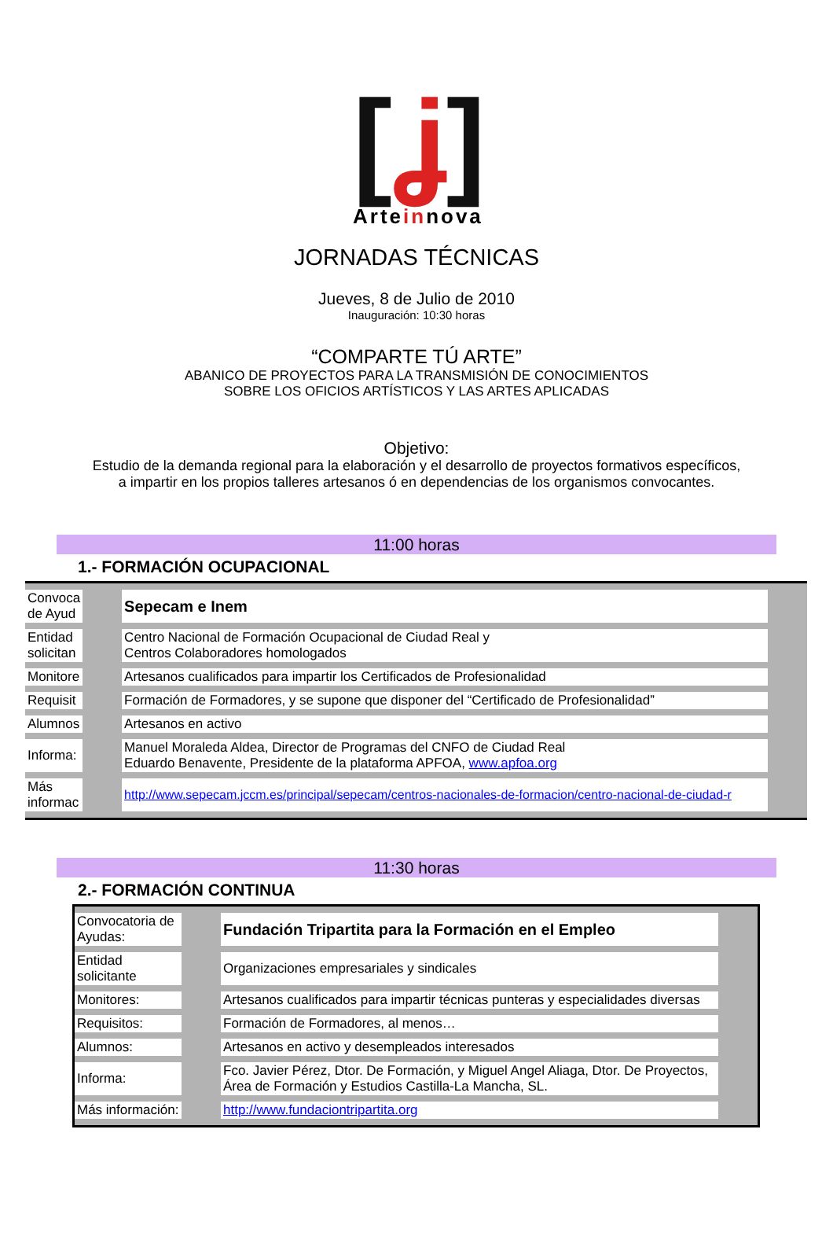[ʝ]
Arteinnova
JORNADAS TÉCNICAS
Jueves, 8 de Julio de 2010
Inauguración: 10:30 horas
“COMPARTE TÚ ARTE”
ABANICO DE PROYECTOS PARA LA TRANSMISIÓN DE CONOCIMIENTOS
SOBRE LOS OFICIOS ARTÍSTICOS Y LAS ARTES APLICADAS
Objetivo:
Estudio de la demanda regional para la elaboración y el desarrollo de proyectos formativos específicos,
a impartir en los propios talleres artesanos ó en dependencias de los organismos convocantes.
11:00 horas
1.- FORMACIÓN OCUPACIONAL
| Convoca de Ayud | | Sepecam e Inem | |
| Entidad solicitan | | Centro Nacional de Formación Ocupacional de Ciudad Real y Centros Colaboradores homologados | |
| Monitore | | Artesanos cualificados para impartir los Certificados de Profesionalidad | |
| Requisit | | Formación de Formadores, y se supone que disponer del “Certificado de Profesionalidad” | |
| Alumnos | | Artesanos en activo | |
| Informa: | | Manuel Moraleda Aldea, Director de Programas del CNFO de Ciudad Real Eduardo Benavente, Presidente de la plataforma APFOA, www.apfoa.org | |
| Más informac | | http://www.sepecam.jccm.es/principal/sepecam/centros-nacionales-de-formacion/centro-nacional-de-ciudad-r | |
11:30 horas
2.- FORMACIÓN CONTINUA
| Convocatoria de Ayudas: | | Fundación Tripartita para la Formación en el Empleo | |
| Entidad solicitante | | Organizaciones empresariales y sindicales | |
| Monitores: | | Artesanos cualificados para impartir técnicas punteras y especialidades diversas | |
| Requisitos: | | Formación de Formadores, al menos… | |
| Alumnos: | | Artesanos en activo y desempleados interesados | |
| Informa: | | Fco. Javier Pérez, Dtor. De Formación, y Miguel Angel Aliaga, Dtor. De Proyectos, Área de Formación y Estudios Castilla-La Mancha, SL. | |
| Más información: | | http://www.fundaciontripartita.org | |